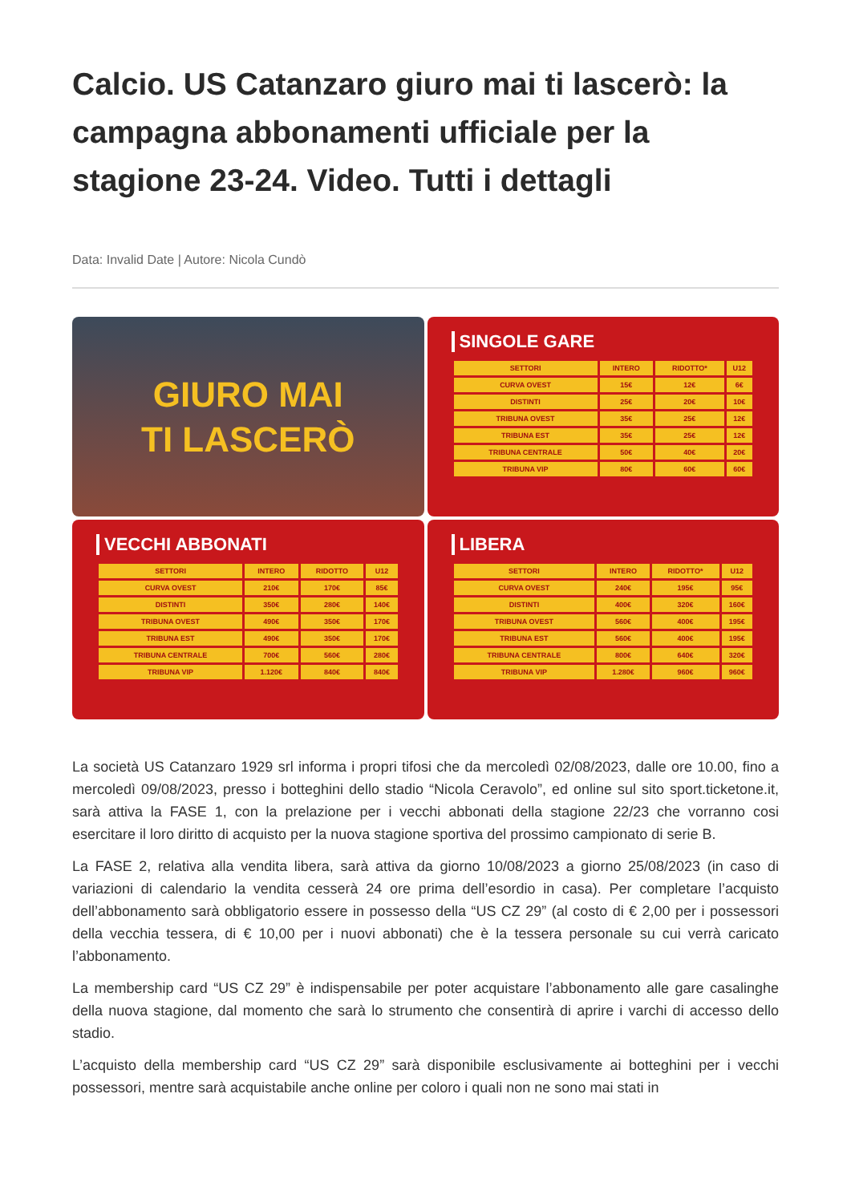Calcio. US Catanzaro giuro mai ti lascerò: la campagna abbonamenti ufficiale per la stagione 23-24. Video. Tutti i dettagli
Data: Invalid Date | Autore: Nicola Cundò
GIURO MAI
TI LASCERÒ
SINGOLE GARE
| SETTORI | INTERO | RIDOTTO* | U12 |
| --- | --- | --- | --- |
| CURVA OVEST | 15€ | 12€ | 6€ |
| DISTINTI | 25€ | 20€ | 10€ |
| TRIBUNA OVEST | 35€ | 25€ | 12€ |
| TRIBUNA EST | 35€ | 25€ | 12€ |
| TRIBUNA CENTRALE | 50€ | 40€ | 20€ |
| TRIBUNA VIP | 80€ | 60€ | 60€ |
VECCHI ABBONATI
| SETTORI | INTERO | RIDOTTO | U12 |
| --- | --- | --- | --- |
| CURVA OVEST | 210€ | 170€ | 85€ |
| DISTINTI | 350€ | 280€ | 140€ |
| TRIBUNA OVEST | 490€ | 350€ | 170€ |
| TRIBUNA EST | 490€ | 350€ | 170€ |
| TRIBUNA CENTRALE | 700€ | 560€ | 280€ |
| TRIBUNA VIP | 1.120€ | 840€ | 840€ |
LIBERA
| SETTORI | INTERO | RIDOTTO* | U12 |
| --- | --- | --- | --- |
| CURVA OVEST | 240€ | 195€ | 95€ |
| DISTINTI | 400€ | 320€ | 160€ |
| TRIBUNA OVEST | 560€ | 400€ | 195€ |
| TRIBUNA EST | 560€ | 400€ | 195€ |
| TRIBUNA CENTRALE | 800€ | 640€ | 320€ |
| TRIBUNA VIP | 1.280€ | 960€ | 960€ |
La società US Catanzaro 1929 srl informa i propri tifosi che da mercoledì 02/08/2023, dalle ore 10.00, fino a mercoledì 09/08/2023, presso i botteghini dello stadio “Nicola Ceravolo”, ed online sul sito sport.ticketone.it, sarà attiva la FASE 1, con la prelazione per i vecchi abbonati della stagione 22/23 che vorranno cosi esercitare il loro diritto di acquisto per la nuova stagione sportiva del prossimo campionato di serie B.
La FASE 2, relativa alla vendita libera, sarà attiva da giorno 10/08/2023 a giorno 25/08/2023 (in caso di variazioni di calendario la vendita cesserà 24 ore prima dell’esordio in casa). Per completare l’acquisto dell’abbonamento sarà obbligatorio essere in possesso della “US CZ 29” (al costo di € 2,00 per i possessori della vecchia tessera, di € 10,00 per i nuovi abbonati) che è la tessera personale su cui verrà caricato l’abbonamento.
La membership card “US CZ 29” è indispensabile per poter acquistare l’abbonamento alle gare casalinghe della nuova stagione, dal momento che sarà lo strumento che consentirà di aprire i varchi di accesso dello stadio.
L’acquisto della membership card “US CZ 29” sarà disponibile esclusivamente ai botteghini per i vecchi possessori, mentre sarà acquistabile anche online per coloro i quali non ne sono mai stati in